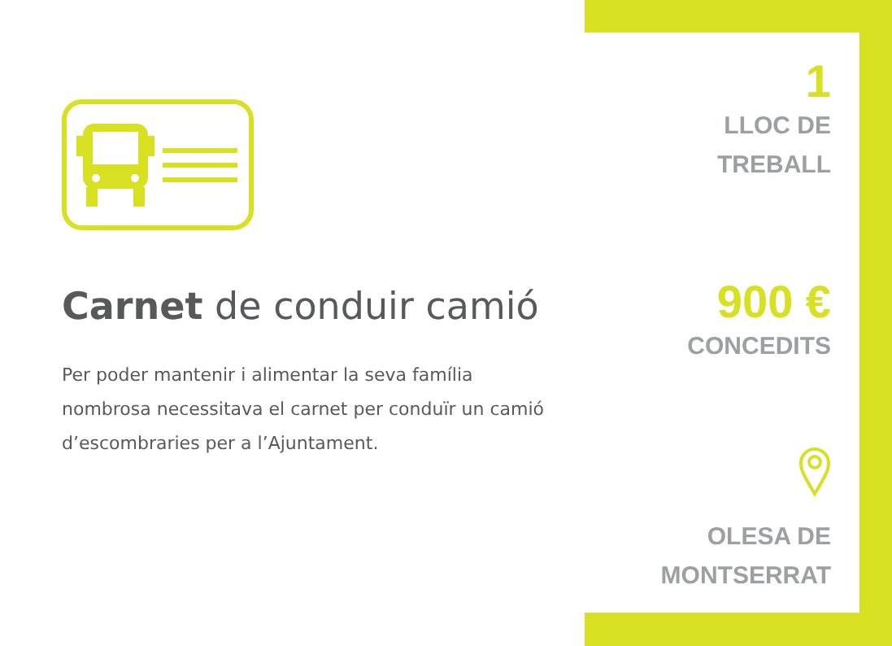Carnet de conduir camió
Per poder mantenir i alimentar la seva família nombrosa necessitava el carnet per conduïr un camió d’escombraries per a l’Ajuntament.
1
LLOC DE
TREBALL
900 €
CONCEDITS
OLESA DE
MONTSERRAT